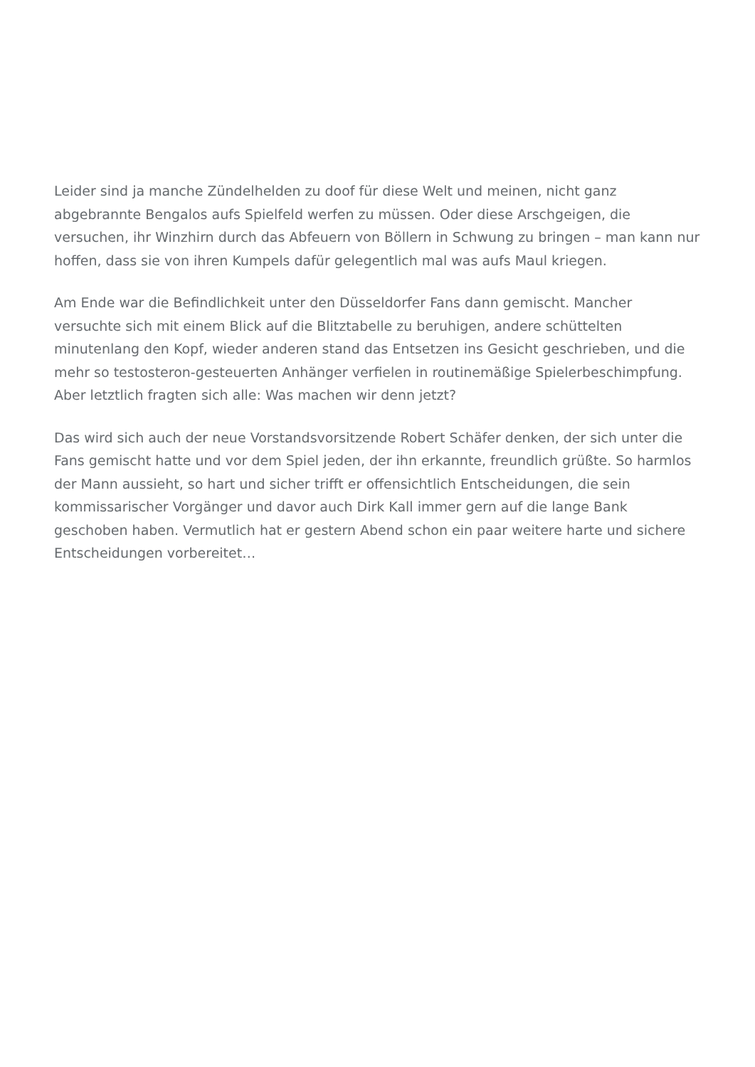Leider sind ja manche Zündelhelden zu doof für diese Welt und meinen, nicht ganz abgebrannte Bengalos aufs Spielfeld werfen zu müssen. Oder diese Arschgeigen, die versuchen, ihr Winzhirn durch das Abfeuern von Böllern in Schwung zu bringen – man kann nur hoffen, dass sie von ihren Kumpels dafür gelegentlich mal was aufs Maul kriegen.
Am Ende war die Befindlichkeit unter den Düsseldorfer Fans dann gemischt. Mancher versuchte sich mit einem Blick auf die Blitztabelle zu beruhigen, andere schüttelten minutenlang den Kopf, wieder anderen stand das Entsetzen ins Gesicht geschrieben, und die mehr so testosteron-gesteuerten Anhänger verfielen in routinemäßige Spielerbeschimpfung. Aber letztlich fragten sich alle: Was machen wir denn jetzt?
Das wird sich auch der neue Vorstandsvorsitzende Robert Schäfer denken, der sich unter die Fans gemischt hatte und vor dem Spiel jeden, der ihn erkannte, freundlich grüßte. So harmlos der Mann aussieht, so hart und sicher trifft er offensichtlich Entscheidungen, die sein kommissarischer Vorgänger und davor auch Dirk Kall immer gern auf die lange Bank geschoben haben. Vermutlich hat er gestern Abend schon ein paar weitere harte und sichere Entscheidungen vorbereitet…